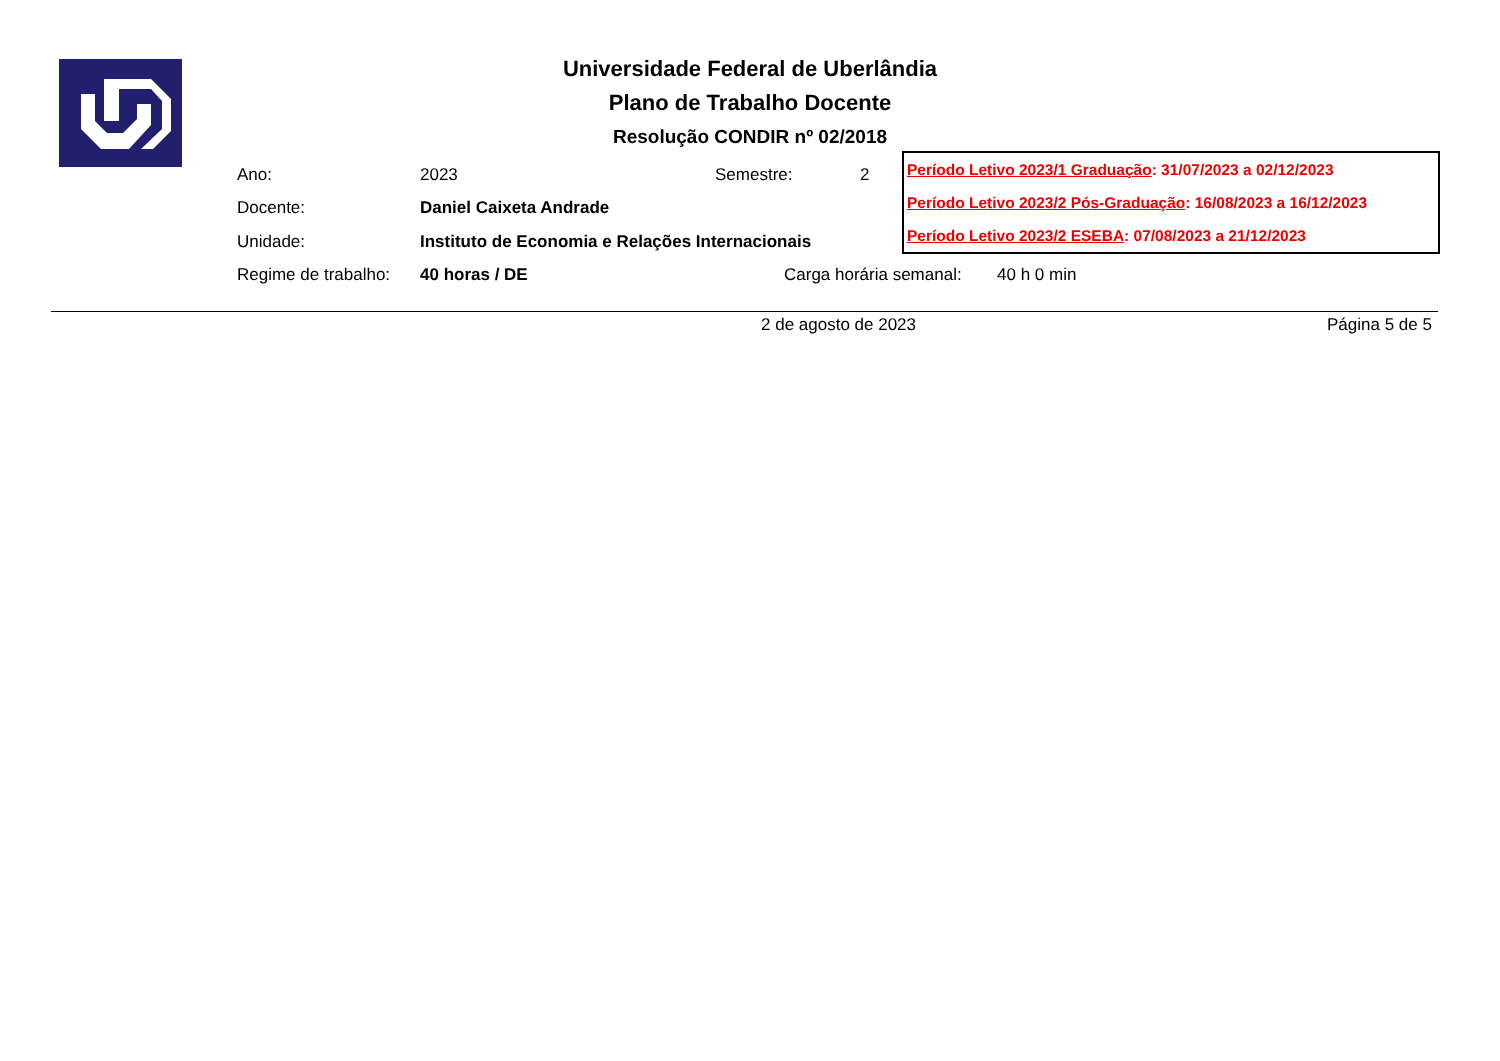Universidade Federal de Uberlândia
Plano de Trabalho Docente
Resolução CONDIR nº 02/2018
Ano: 2023 Semestre: 2
Docente: Daniel Caixeta Andrade
Unidade: Instituto de Economia e Relações Internacionais
Regime de trabalho: 40 horas / DE Carga horária semanal: 40 h 0 min
Período Letivo 2023/1 Graduação: 31/07/2023 a 02/12/2023
Período Letivo 2023/2 Pós-Graduação: 16/08/2023 a 16/12/2023
Período Letivo 2023/2 ESEBA: 07/08/2023 a 21/12/2023
2 de agosto de 2023 Página 5 de 5